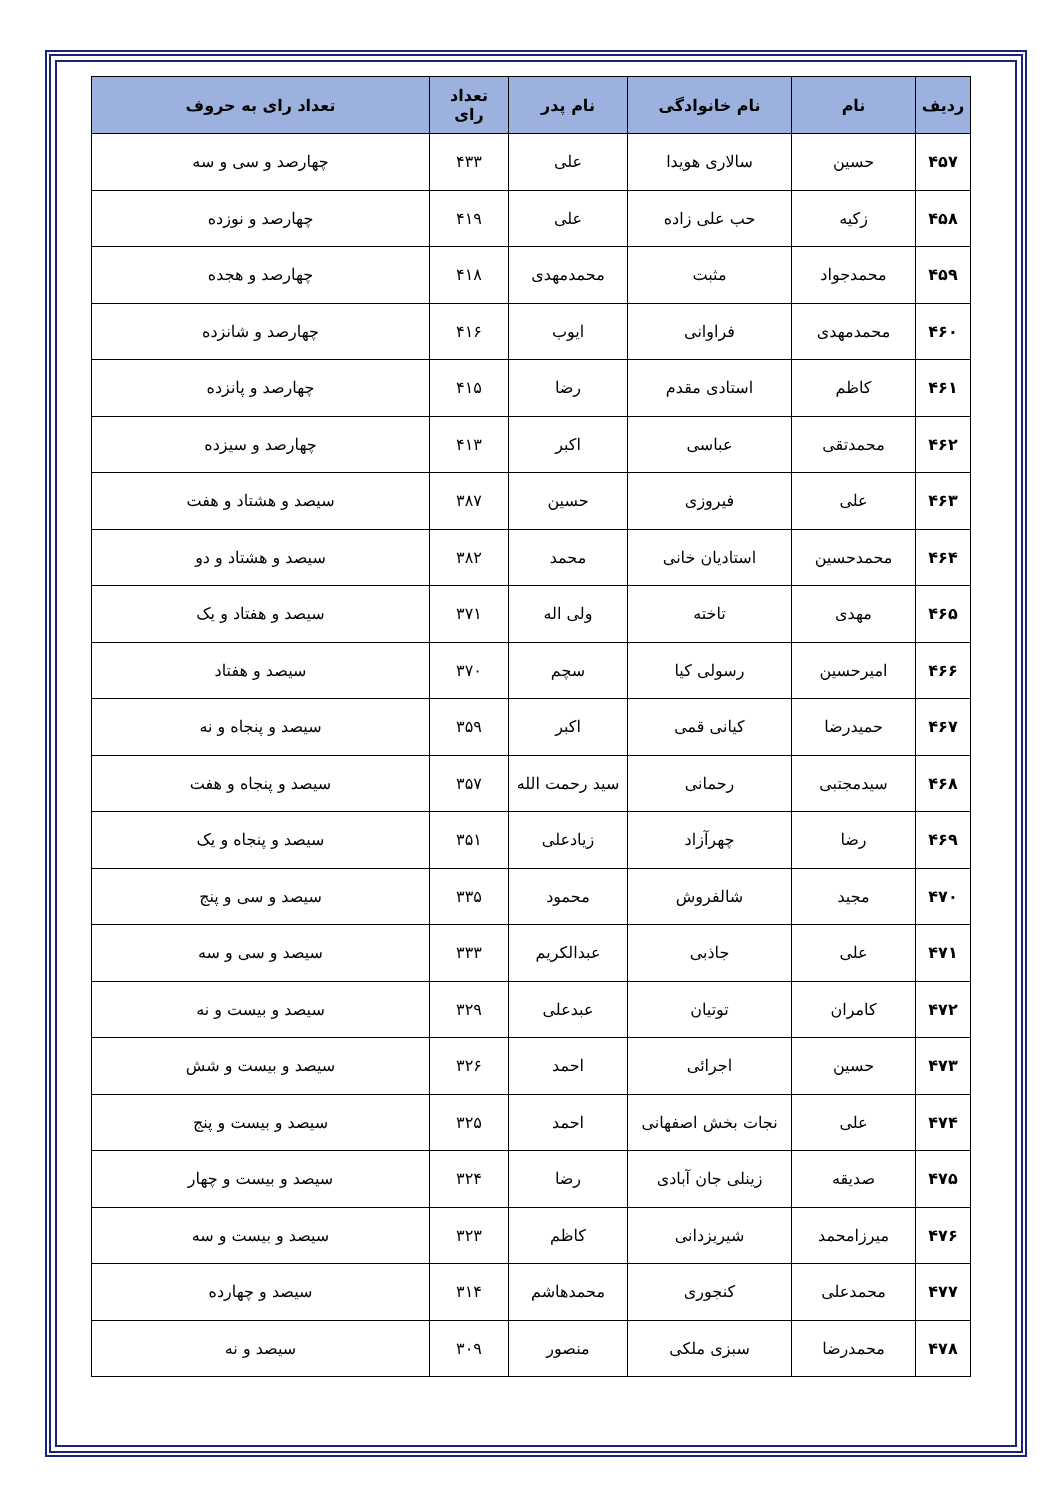| ردیف | نام | نام خانوادگی | نام پدر | تعداد رای | تعداد رای به حروف |
| --- | --- | --- | --- | --- | --- |
| ۴۵۷ | حسین | سالاری هویدا | علی | ۴۳۳ | چهارصد و سی و سه |
| ۴۵۸ | زکیه | حب علی زاده | علی | ۴۱۹ | چهارصد و نوزده |
| ۴۵۹ | محمدجواد | مثبت | محمدمهدی | ۴۱۸ | چهارصد و هجده |
| ۴۶۰ | محمدمهدی | فراوانی | ایوب | ۴۱۶ | چهارصد و شانزده |
| ۴۶۱ | کاظم | استادی مقدم | رضا | ۴۱۵ | چهارصد و پانزده |
| ۴۶۲ | محمدتقی | عباسی | اکبر | ۴۱۳ | چهارصد و سیزده |
| ۴۶۳ | علی | فیروزی | حسین | ۳۸۷ | سیصد و هشتاد و هفت |
| ۴۶۴ | محمدحسین | استادیان خانی | محمد | ۳۸۲ | سیصد و هشتاد و دو |
| ۴۶۵ | مهدی | تاخته | ولی اله | ۳۷۱ | سیصد و هفتاد و یک |
| ۴۶۶ | امیرحسین | رسولی کیا | سچم | ۳۷۰ | سیصد و هفتاد |
| ۴۶۷ | حمیدرضا | کیانی قمی | اکبر | ۳۵۹ | سیصد و پنجاه و نه |
| ۴۶۸ | سیدمجتبی | رحمانی | سید رحمت الله | ۳۵۷ | سیصد و پنجاه و هفت |
| ۴۶۹ | رضا | چهرآزاد | زیادعلی | ۳۵۱ | سیصد و پنجاه و یک |
| ۴۷۰ | مجید | شالفروش | محمود | ۳۳۵ | سیصد و سی و پنج |
| ۴۷۱ | علی | جاذبی | عبدالکریم | ۳۳۳ | سیصد و سی و سه |
| ۴۷۲ | کامران | توتیان | عبدعلی | ۳۲۹ | سیصد و بیست و نه |
| ۴۷۳ | حسین | اجرائی | احمد | ۳۲۶ | سیصد و بیست و شش |
| ۴۷۴ | علی | نجات بخش اصفهانی | احمد | ۳۲۵ | سیصد و بیست و پنج |
| ۴۷۵ | صدیقه | زینلی جان آبادی | رضا | ۳۲۴ | سیصد و بیست و چهار |
| ۴۷۶ | میرزامحمد | شیریزدانی | کاظم | ۳۲۳ | سیصد و بیست و سه |
| ۴۷۷ | محمدعلی | کنجوری | محمدهاشم | ۳۱۴ | سیصد و چهارده |
| ۴۷۸ | محمدرضا | سبزی ملکی | منصور | ۳۰۹ | سیصد و نه |